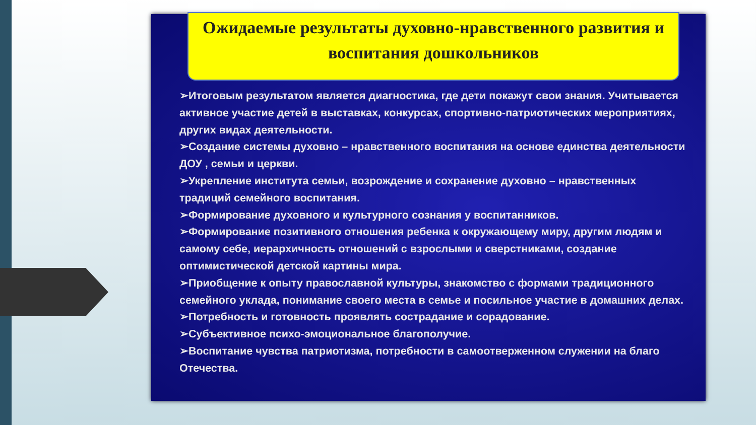Ожидаемые результаты духовно-нравственного развития и воспитания дошкольников
➢Итоговым результатом является диагностика, где дети покажут свои знания. Учитывается активное участие детей в выставках, конкурсах, спортивно-патриотических мероприятиях, других видах деятельности.
➢Создание системы духовно – нравственного воспитания на основе единства деятельности ДОУ , семьи и церкви.
➢Укрепление института семьи, возрождение и сохранение духовно – нравственных традиций семейного воспитания.
➢Формирование духовного и культурного сознания у воспитанников.
➢Формирование позитивного отношения ребенка к окружающему миру, другим людям и самому себе, иерархичность отношений с взрослыми и сверстниками, создание оптимистической детской картины мира.
➢Приобщение к опыту православной культуры, знакомство с формами традиционного семейного уклада, понимание своего места в семье и посильное участие в домашних делах.
➢Потребность и готовность проявлять сострадание и сорадование.
➢Субъективное психо-эмоциональное благополучие.
➢Воспитание чувства патриотизма, потребности в самоотверженном служении на благо Отечества.